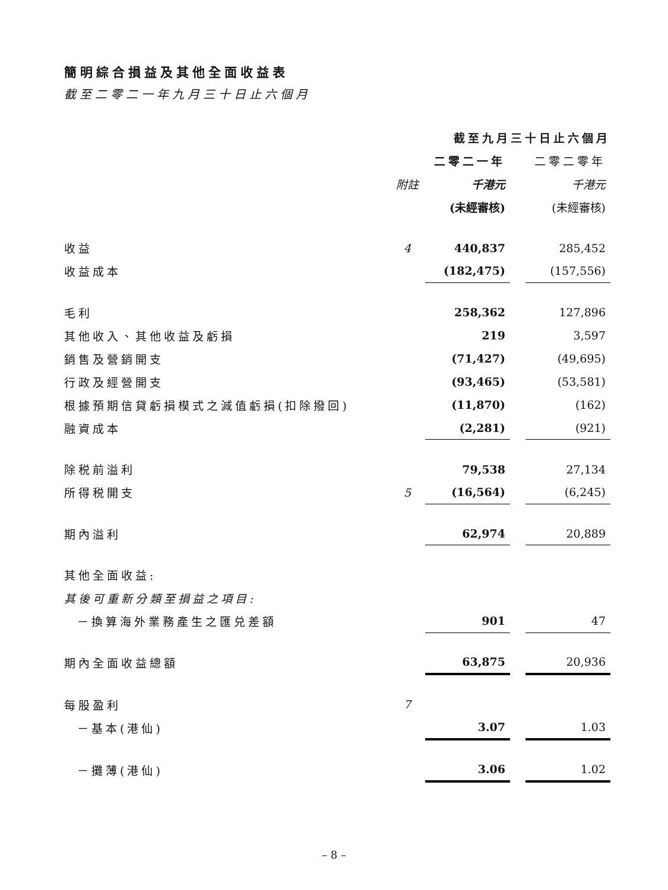簡明綜合損益及其他全面收益表
截至二零二一年九月三十日止六個月
| | | 截至九月三十日止六個月 | | |
| --- | --- | --- | --- | --- |
| | | 二零二一年 | | 二零二零年 |
| | 附註 | 千港元 | | 千港元 |
| | | (未經審核) | | (未經審核) |
| 收益 | 4 | 440,837 | | 285,452 |
| 收益成本 | | (182,475) | | (157,556) |
| 毛利 | | 258,362 | | 127,896 |
| 其他收入、其他收益及虧損 | | 219 | | 3,597 |
| 銷售及營銷開支 | | (71,427) | | (49,695) |
| 行政及經營開支 | | (93,465) | | (53,581) |
| 根據預期信貸虧損模式之減值虧損(扣除撥回) | | (11,870) | | (162) |
| 融資成本 | | (2,281) | | (921) |
| 除税前溢利 | | 79,538 | | 27,134 |
| 所得税開支 | 5 | (16,564) | | (6,245) |
| 期內溢利 | | 62,974 | | 20,889 |
| 其他全面收益: | | | | |
| 其後可重新分類至損益之項目: | | | | |
| －換算海外業務產生之匯兑差額 | | 901 | | 47 |
| 期內全面收益總額 | | 63,875 | | 20,936 |
| 每股盈利 | 7 | | | |
| －基本(港仙) | | 3.07 | | 1.03 |
| －攤薄(港仙) | | 3.06 | | 1.02 |
– 8 –